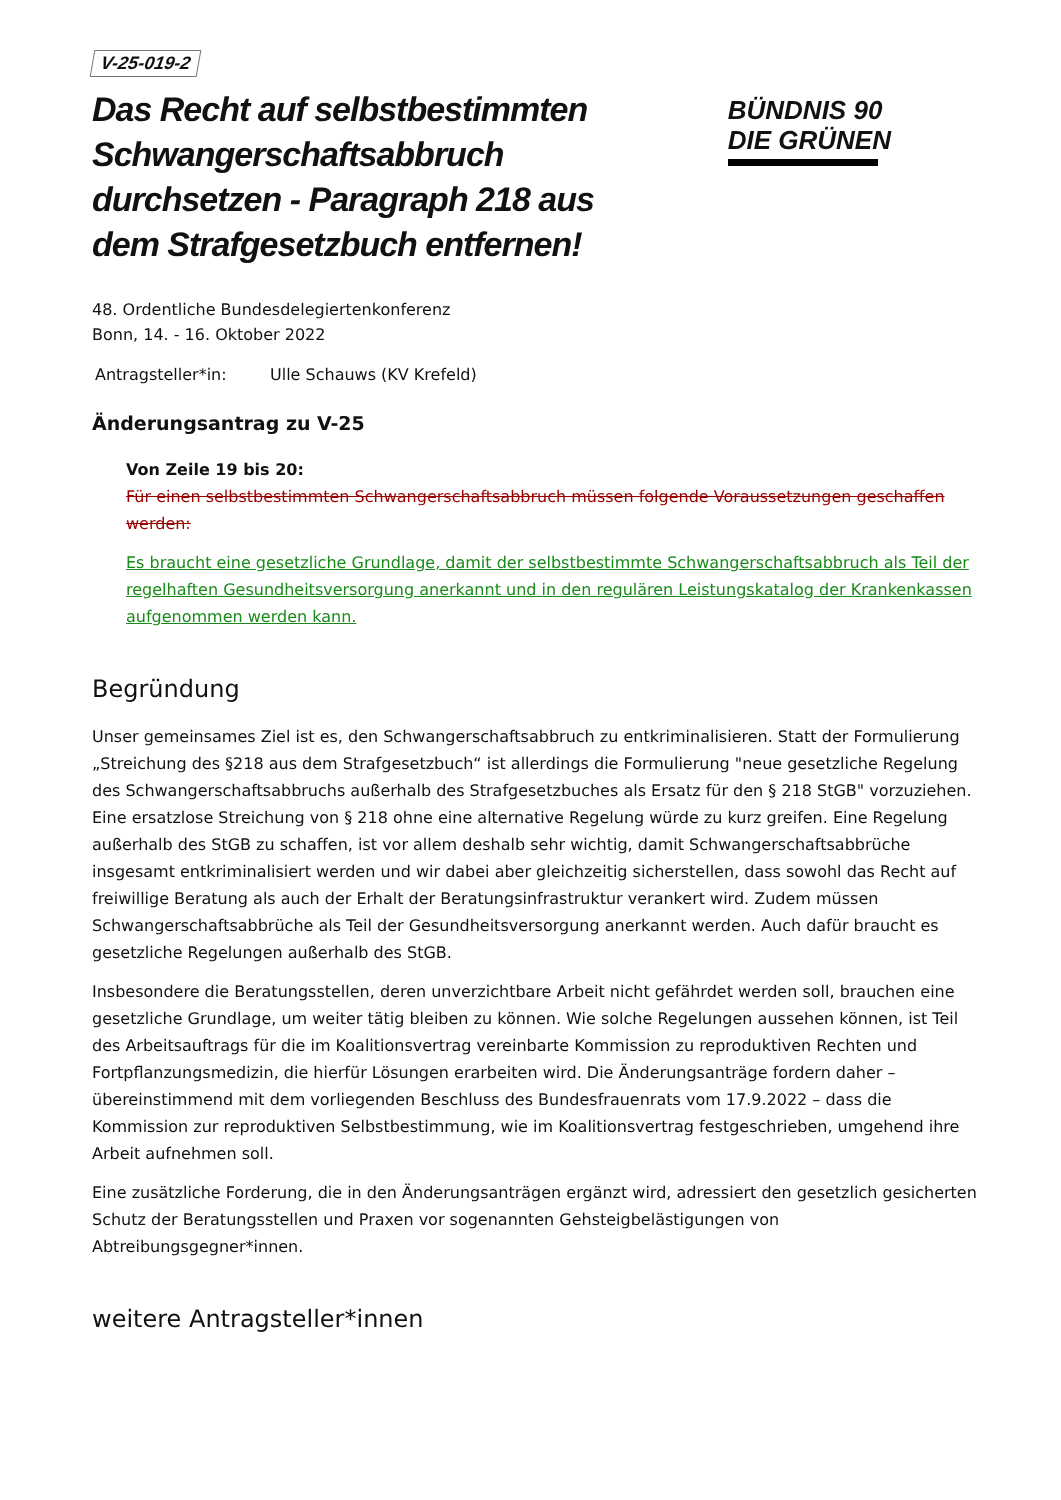V-25-019-2
Das Recht auf selbstbestimmten Schwangerschaftsabbruch durchsetzen - Paragraph 218 aus dem Strafgesetzbuch entfernen!
BÜNDNIS 90
DIE GRÜNEN
48. Ordentliche Bundesdelegiertenkonferenz
Bonn, 14. - 16. Oktober 2022
Antragsteller*in: Ulle Schauws (KV Krefeld)
Änderungsantrag zu V-25
Von Zeile 19 bis 20:
Für einen selbstbestimmten Schwangerschaftsabbruch müssen folgende Voraussetzungen geschaffen werden:
Es braucht eine gesetzliche Grundlage, damit der selbstbestimmte Schwangerschaftsabbruch als Teil der regelhaften Gesundheitsversorgung anerkannt und in den regulären Leistungskatalog der Krankenkassen aufgenommen werden kann.
Begründung
Unser gemeinsames Ziel ist es, den Schwangerschaftsabbruch zu entkriminalisieren. Statt der Formulierung „Streichung des §218 aus dem Strafgesetzbuch“ ist allerdings die Formulierung "neue gesetzliche Regelung des Schwangerschaftsabbruchs außerhalb des Strafgesetzbuches als Ersatz für den § 218 StGB" vorzuziehen. Eine ersatzlose Streichung von § 218 ohne eine alternative Regelung würde zu kurz greifen. Eine Regelung außerhalb des StGB zu schaffen, ist vor allem deshalb sehr wichtig, damit Schwangerschaftsabbrüche insgesamt entkriminalisiert werden und wir dabei aber gleichzeitig sicherstellen, dass sowohl das Recht auf freiwillige Beratung als auch der Erhalt der Beratungsinfrastruktur verankert wird. Zudem müssen Schwangerschaftsabbrüche als Teil der Gesundheitsversorgung anerkannt werden. Auch dafür braucht es gesetzliche Regelungen außerhalb des StGB.
Insbesondere die Beratungsstellen, deren unverzichtbare Arbeit nicht gefährdet werden soll, brauchen eine gesetzliche Grundlage, um weiter tätig bleiben zu können. Wie solche Regelungen aussehen können, ist Teil des Arbeitsauftrags für die im Koalitionsvertrag vereinbarte Kommission zu reproduktiven Rechten und Fortpflanzungsmedizin, die hierfür Lösungen erarbeiten wird. Die Änderungsanträge fordern daher – übereinstimmend mit dem vorliegenden Beschluss des Bundesfrauenrats vom 17.9.2022 – dass die Kommission zur reproduktiven Selbstbestimmung, wie im Koalitionsvertrag festgeschrieben, umgehend ihre Arbeit aufnehmen soll.
Eine zusätzliche Forderung, die in den Änderungsanträgen ergänzt wird, adressiert den gesetzlich gesicherten Schutz der Beratungsstellen und Praxen vor sogenannten Gehsteigbelästigungen von Abtreibungsgegner*innen.
weitere Antragsteller*innen